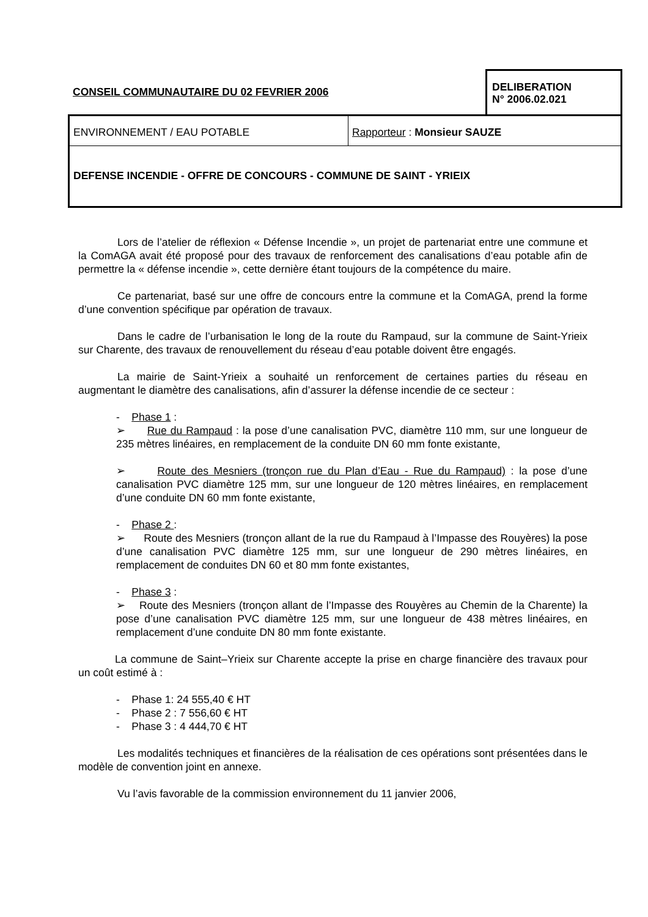CONSEIL COMMUNAUTAIRE DU 02 FEVRIER 2006
DELIBERATION
N° 2006.02.021
ENVIRONNEMENT / EAU POTABLE Rapporteur : Monsieur SAUZE
DEFENSE INCENDIE - OFFRE DE CONCOURS - COMMUNE DE SAINT - YRIEIX
Lors de l’atelier de réflexion « Défense Incendie », un projet de partenariat entre une commune et la ComAGA avait été proposé pour des travaux de renforcement des canalisations d’eau potable afin de permettre la « défense incendie », cette dernière étant toujours de la compétence du maire.
Ce partenariat, basé sur une offre de concours entre la commune et la ComAGA, prend la forme d’une convention spécifique par opération de travaux.
Dans le cadre de l’urbanisation le long de la route du Rampaud, sur la commune de Saint-Yrieix sur Charente, des travaux de renouvellement du réseau d’eau potable doivent être engagés.
La mairie de Saint-Yrieix a souhaité un renforcement de certaines parties du réseau en augmentant le diamètre des canalisations, afin d’assurer la défense incendie de ce secteur :
- Phase 1 :
➢ Rue du Rampaud : la pose d’une canalisation PVC, diamètre 110 mm, sur une longueur de 235 mètres linéaires, en remplacement de la conduite DN 60 mm fonte existante,
➢ Route des Mesniers (tronçon rue du Plan d’Eau - Rue du Rampaud) : la pose d’une canalisation PVC diamètre 125 mm, sur une longueur de 120 mètres linéaires, en remplacement d’une conduite DN 60 mm fonte existante,
- Phase 2 :
➢ Route des Mesniers (tronçon allant de la rue du Rampaud à l’Impasse des Rouyères) la pose d’une canalisation PVC diamètre 125 mm, sur une longueur de 290 mètres linéaires, en remplacement de conduites DN 60 et 80 mm fonte existantes,
- Phase 3 :
➢ Route des Mesniers (tronçon allant de l’Impasse des Rouyères au Chemin de la Charente) la pose d’une canalisation PVC diamètre 125 mm, sur une longueur de 438 mètres linéaires, en remplacement d’une conduite DN 80 mm fonte existante.
La commune de Saint–Yrieix sur Charente accepte la prise en charge financière des travaux pour un coût estimé à :
- Phase 1: 24 555,40 € HT
- Phase 2 : 7 556,60 € HT
- Phase 3 : 4 444,70 € HT
Les modalités techniques et financières de la réalisation de ces opérations sont présentées dans le modèle de convention joint en annexe.
Vu l’avis favorable de la commission environnement du 11 janvier 2006,